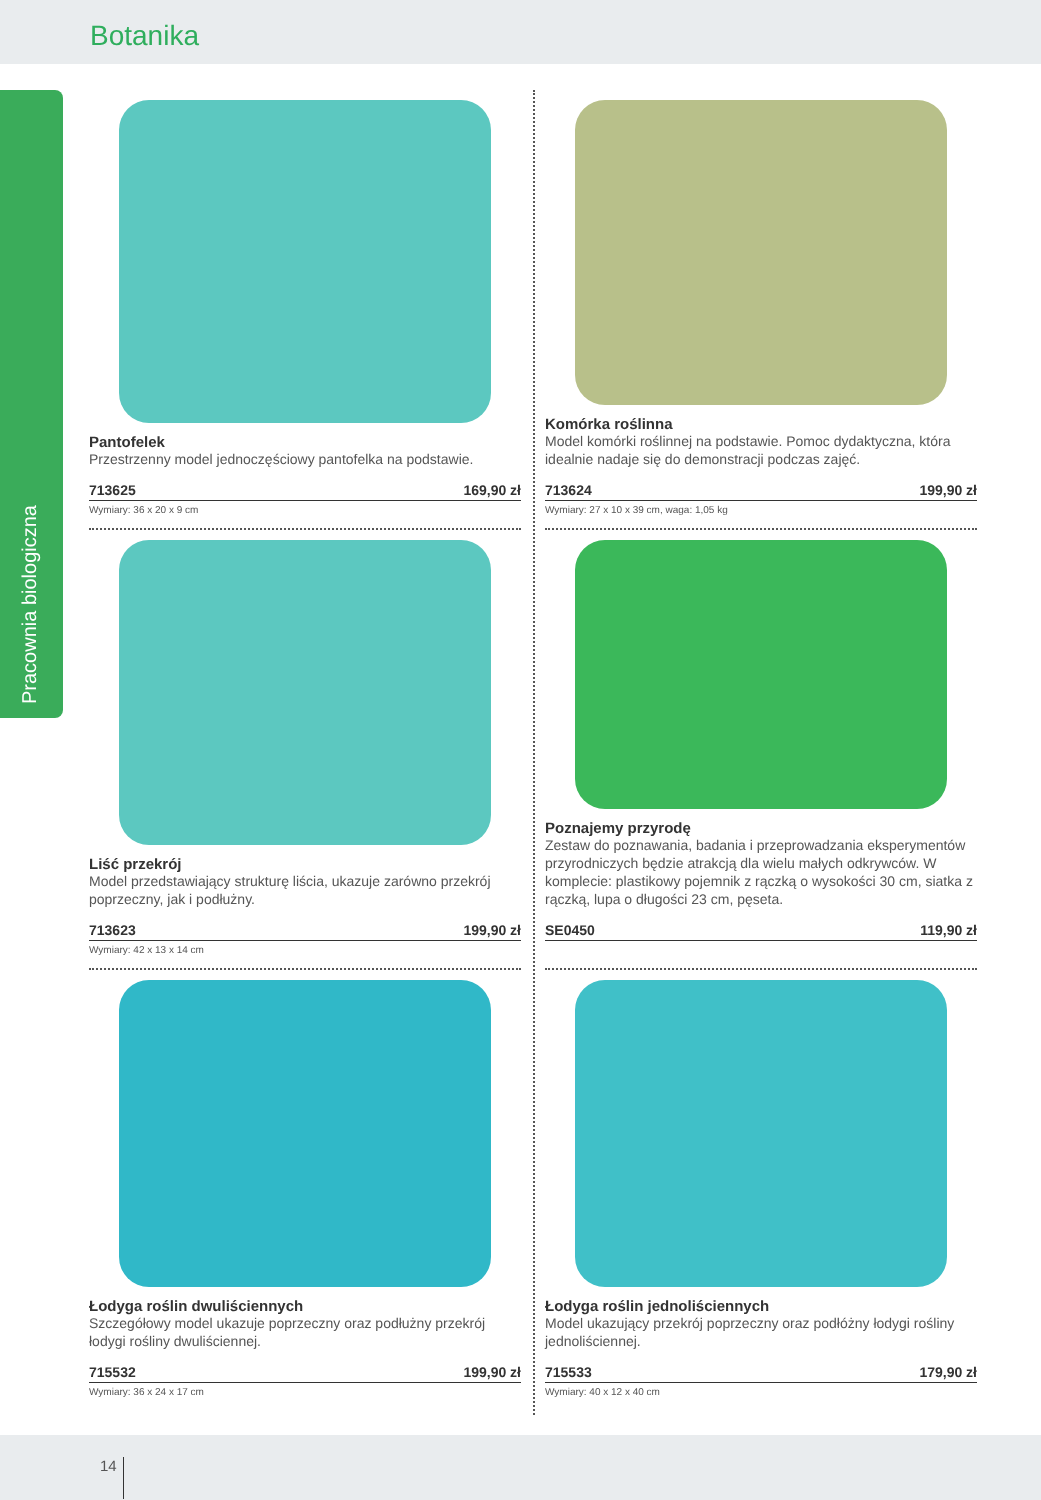Botanika
Pracownia biologiczna
Pantofelek
Przestrzenny model jednoczęściowy pantofelka na podstawie.
713625 169,90 zł
Wymiary: 36 x 20 x 9 cm
Komórka roślinna
Model komórki roślinnej na podstawie. Pomoc dydaktyczna, która idealnie nadaje się do demonstracji podczas zajęć.
713624 199,90 zł
Wymiary: 27 x 10 x 39 cm, waga: 1,05 kg
Liść przekrój
Model przedstawiający strukturę liścia, ukazuje zarówno przekrój poprzeczny, jak i podłużny.
713623 199,90 zł
Wymiary: 42 x 13 x 14 cm
Poznajemy przyrodę
Zestaw do poznawania, badania i przeprowadzania eksperymentów przyrodniczych będzie atrakcją dla wielu małych odkrywców. W komplecie: plastikowy pojemnik z rączką o wysokości 30 cm, siatka z rączką, lupa o długości 23 cm, pęseta.
SE0450 119,90 zł
Łodyga roślin dwuliściennych
Szczegółowy model ukazuje poprzeczny oraz podłużny przekrój łodygi rośliny dwuliściennej.
715532 199,90 zł
Wymiary: 36 x 24 x 17 cm
Łodyga roślin jednoliściennych
Model ukazujący przekrój poprzeczny oraz podłóżny łodygi rośliny jednoliściennej.
715533 179,90 zł
Wymiary: 40 x 12 x 40 cm
14